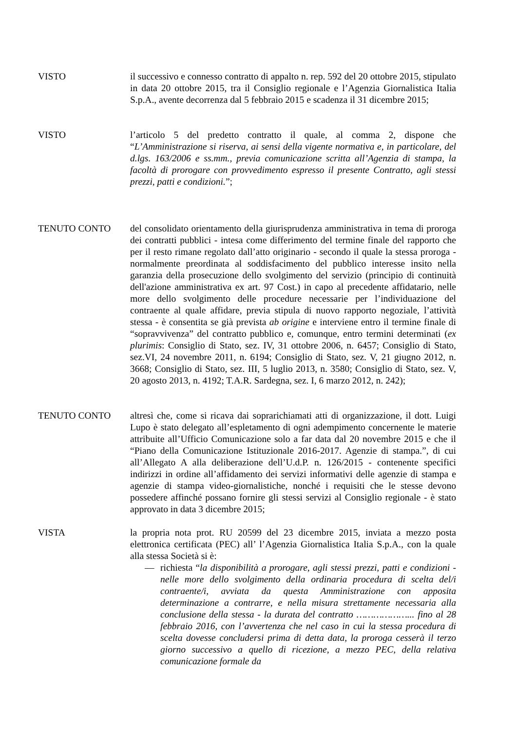VISTO il successivo e connesso contratto di appalto n. rep. 592 del 20 ottobre 2015, stipulato in data 20 ottobre 2015, tra il Consiglio regionale e l’Agenzia Giornalistica Italia S.p.A., avente decorrenza dal 5 febbraio 2015 e scadenza il 31 dicembre 2015;
VISTO l’articolo 5 del predetto contratto il quale, al comma 2, dispone che “L’Amministrazione si riserva, ai sensi della vigente normativa e, in particolare, del d.lgs. 163/2006 e ss.mm., previa comunicazione scritta all’Agenzia di stampa, la facoltà di prorogare con provvedimento espresso il presente Contratto, agli stessi prezzi, patti e condizioni.”;
TENUTO CONTO del consolidato orientamento della giurisprudenza amministrativa in tema di proroga dei contratti pubblici - intesa come differimento del termine finale del rapporto che per il resto rimane regolato dall’atto originario - secondo il quale la stessa proroga - normalmente preordinata al soddisfacimento del pubblico interesse insito nella garanzia della prosecuzione dello svolgimento del servizio (principio di continuità dell'azione amministrativa ex art. 97 Cost.) in capo al precedente affidatario, nelle more dello svolgimento delle procedure necessarie per l’individuazione del contraente al quale affidare, previa stipula di nuovo rapporto negoziale, l’attività stessa - è consentita se già prevista ab origine e interviene entro il termine finale di “sopravvivenza” del contratto pubblico e, comunque, entro termini determinati (ex plurimis: Consiglio di Stato, sez. IV, 31 ottobre 2006, n. 6457; Consiglio di Stato, sez.VI, 24 novembre 2011, n. 6194; Consiglio di Stato, sez. V, 21 giugno 2012, n. 3668; Consiglio di Stato, sez. III, 5 luglio 2013, n. 3580; Consiglio di Stato, sez. V, 20 agosto 2013, n. 4192; T.A.R. Sardegna, sez. I, 6 marzo 2012, n. 242);
TENUTO CONTO altresì che, come si ricava dai soprarichiamati atti di organizzazione, il dott. Luigi Lupo è stato delegato all’espletamento di ogni adempimento concernente le materie attribuite all’Ufficio Comunicazione solo a far data dal 20 novembre 2015 e che il “Piano della Comunicazione Istituzionale 2016-2017. Agenzie di stampa.”, di cui all’Allegato A alla deliberazione dell’U.d.P. n. 126/2015 - contenente specifici indirizzi in ordine all’affidamento dei servizi informativi delle agenzie di stampa e agenzie di stampa video-giornalistiche, nonché i requisiti che le stesse devono possedere affinché possano fornire gli stessi servizi al Consiglio regionale - è stato approvato in data 3 dicembre 2015;
VISTA la propria nota prot. RU 20599 del 23 dicembre 2015, inviata a mezzo posta elettronica certificata (PEC) all’ l’Agenzia Giornalistica Italia S.p.A., con la quale alla stessa Società si è:
— richiesta “la disponibilità a prorogare, agli stessi prezzi, patti e condizioni - nelle more dello svolgimento della ordinaria procedura di scelta del/i contraente/i, avviata da questa Amministrazione con apposita determinazione a contrarre, e nella misura strettamente necessaria alla conclusione della stessa - la durata del contratto ………………... fino al 28 febbraio 2016, con l’avvertenza che nel caso in cui la stessa procedura di scelta dovesse concludersi prima di detta data, la proroga cesserà il terzo giorno successivo a quello di ricezione, a mezzo PEC, della relativa comunicazione formale da